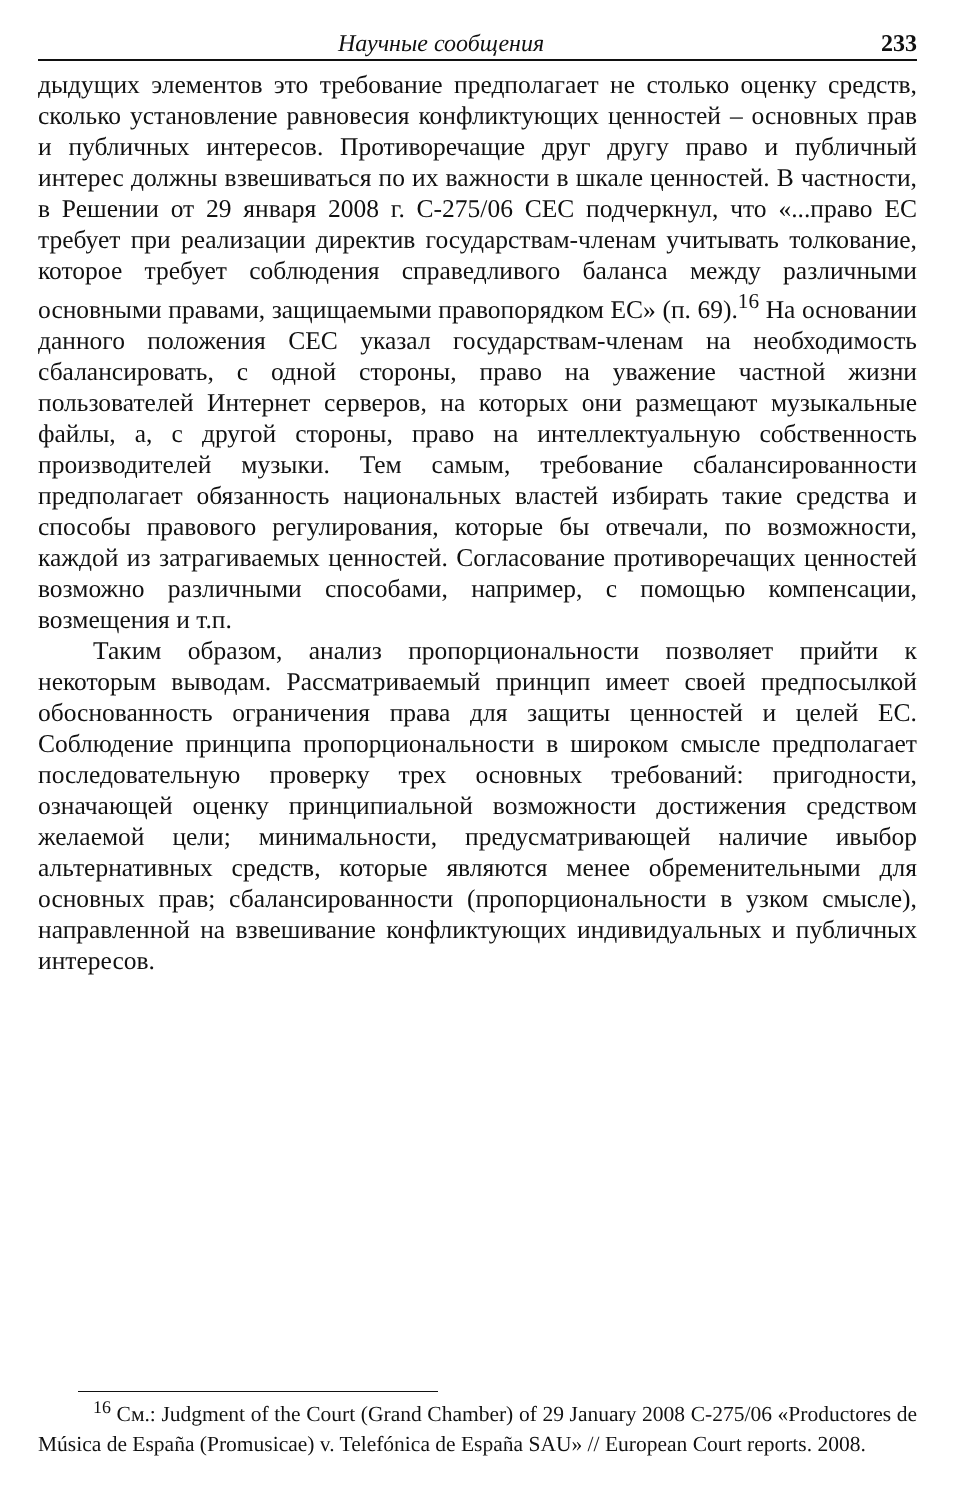Научные сообщения 233
дыдущих элементов это требование предполагает не столько оценку средств, сколько установление равновесия конфликтующих ценностей – основных прав и публичных интересов. Противоречащие друг другу право и публичный интерес должны взвешиваться по их важности в шкале ценностей. В частности, в Решении от 29 января 2008 г. C-275/06 CEC подчеркнул, что «...право ЕС требует при реализации директив государствам-членам учитывать толкование, которое требует соблюдения справедливого баланса между различными основными правами, защищаемыми правопорядком ЕС» (п. 69).<sup>16</sup> На основании данного положения CEC указал государствам-членам на необходимость сбалансировать, с одной стороны, право на уважение частной жизни пользователей Интернет серверов, на которых они размещают музыкальные файлы, а, с другой стороны, право на интеллектуальную собственность производителей музыки. Тем самым, требование сбалансированности предполагает обязанность национальных властей избирать такие средства и способы правового регулирования, которые бы отвечали, по возможности, каждой из затрагиваемых ценностей. Согласование противоречащих ценностей возможно различными способами, например, с помощью компенсации, возмещения и т.п.
Таким образом, анализ пропорциональности позволяет прийти к некоторым выводам. Рассматриваемый принцип имеет своей предпосылкой обоснованность ограничения права для защиты ценностей и целей ЕС. Соблюдение принципа пропорциональности в широком смысле предполагает последовательную проверку трех основных требований: пригодности, означающей оценку принципиальной возможности достижения средством желаемой цели; минимальности, предусматривающей наличие ивыбор альтернативных средств, которые являются менее обременительными для основных прав; сбалансированности (пропорциональности в узком смысле), направленной на взвешивание конфликтующих индивидуальных и публичных интересов.
<sup>16</sup> См.: Judgment of the Court (Grand Chamber) of 29 January 2008 C-275/06 «Productores de Música de España (Promusicae) v. Telefónica de España SAU» // European Court reports. 2008.